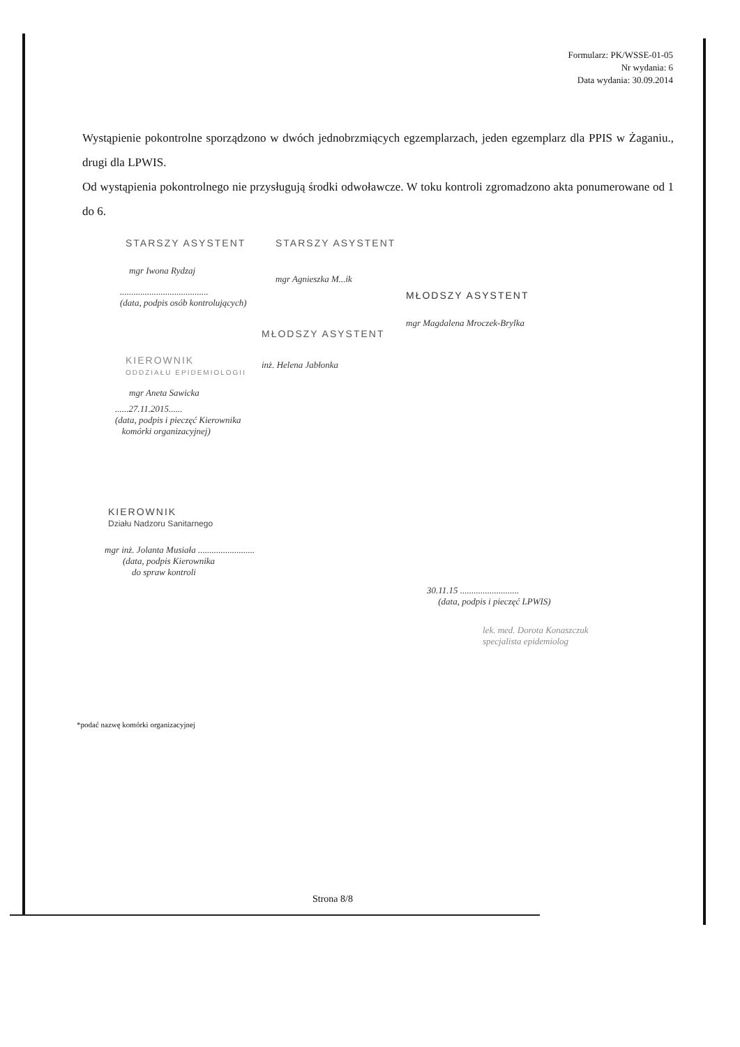Formularz: PK/WSSE-01-05
Nr wydania: 6
Data wydania: 30.09.2014
Wystąpienie pokontrolne sporządzono w dwóch jednobrzmiących egzemplarzach, jeden egzemplarz dla PPIS w Żaganiu., drugi dla LPWIS.
Od wystąpienia pokontrolnego nie przysługują środki odwoławcze. W toku kontroli zgromadzono akta ponumerowane od 1 do 6.
STARSZY ASYSTENT
mgr Iwona Rydzaj
STARSZY ASYSTENT
mgr Agnieszka M...ik
.......................................
(data, podpis osób kontrolujących)
MŁODSZY ASYSTENT
mgr Magdalena Mroczek-Brylka
MŁODSZY ASYSTENT
inż. Helena Jabłonka
KIEROWNIK
ODDZIAŁU EPIDEMIOLOGII
mgr Aneta Sawicka
......27.11.2015......
(data, podpis i pieczęć Kierownika
komórki organizacyjnej)
KIEROWNIK
Działu Nadzoru Sanitarnego
mgr inż. Jolanta Musiała .........................
(data, podpis Kierownika
do spraw kontroli
30.11.15 ..........................
(data, podpis i pieczęć LPWIS)
lek. med. Dorota Konaszczuk
specjalista epidemiolog
*podać nazwę komórki organizacyjnej
Strona 8/8